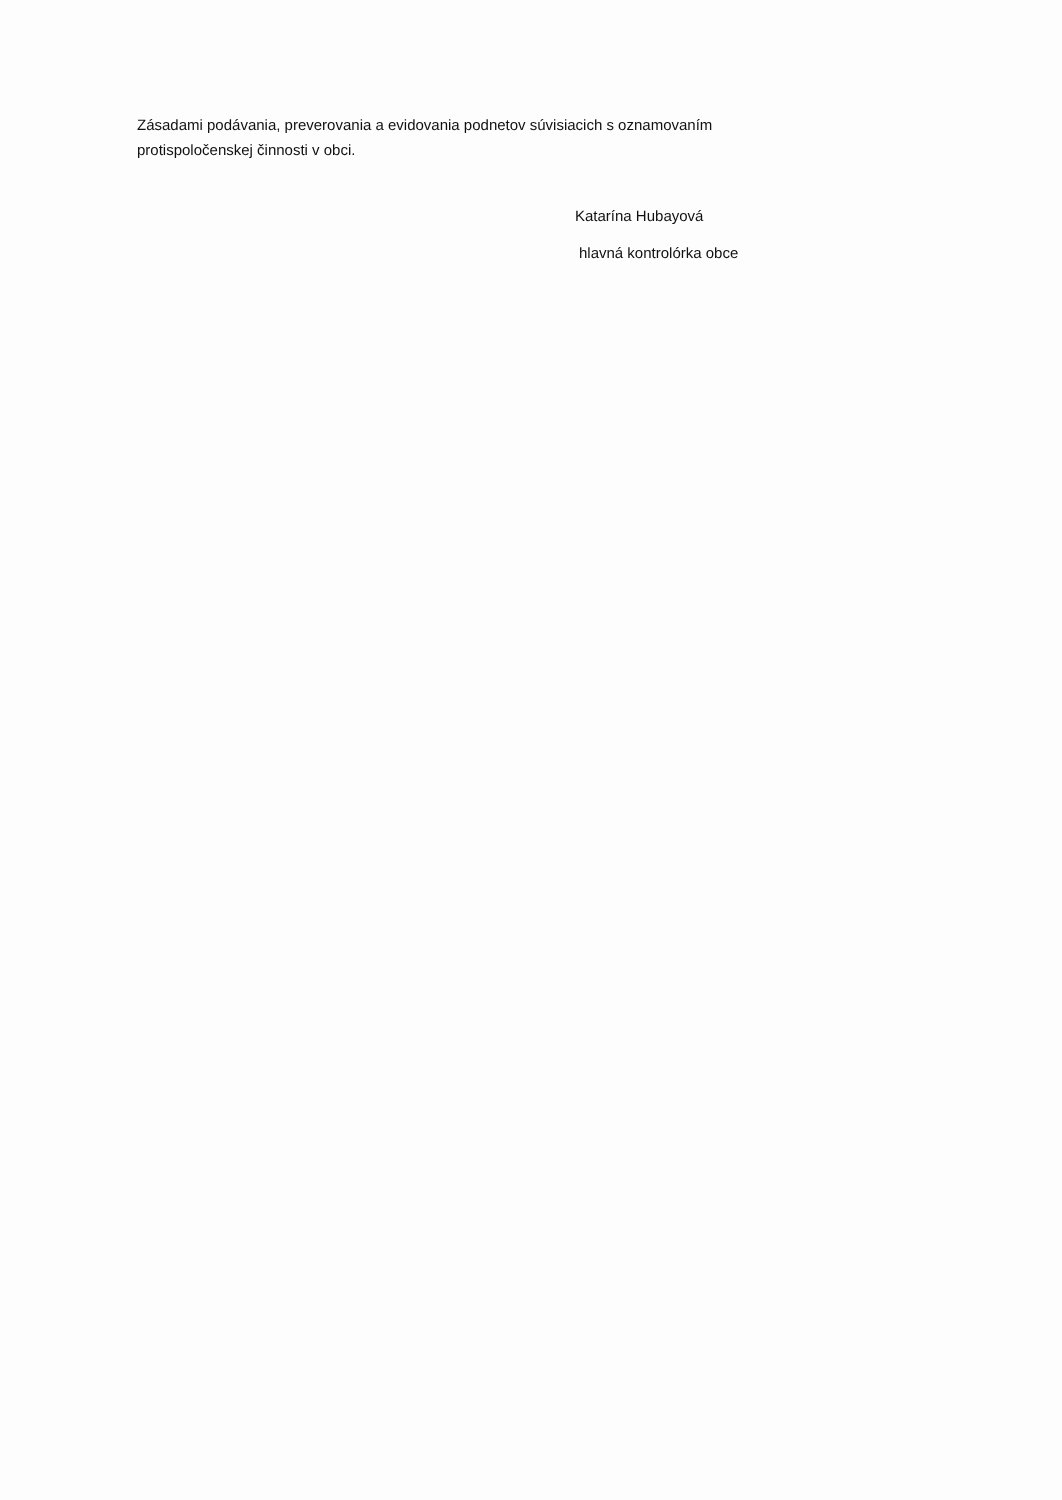Zásadami podávania, preverovania a evidovania podnetov súvisiacich s oznamovaním protispoločenskej činnosti v obci.
Katarína Hubayová
hlavná kontrolórka obce